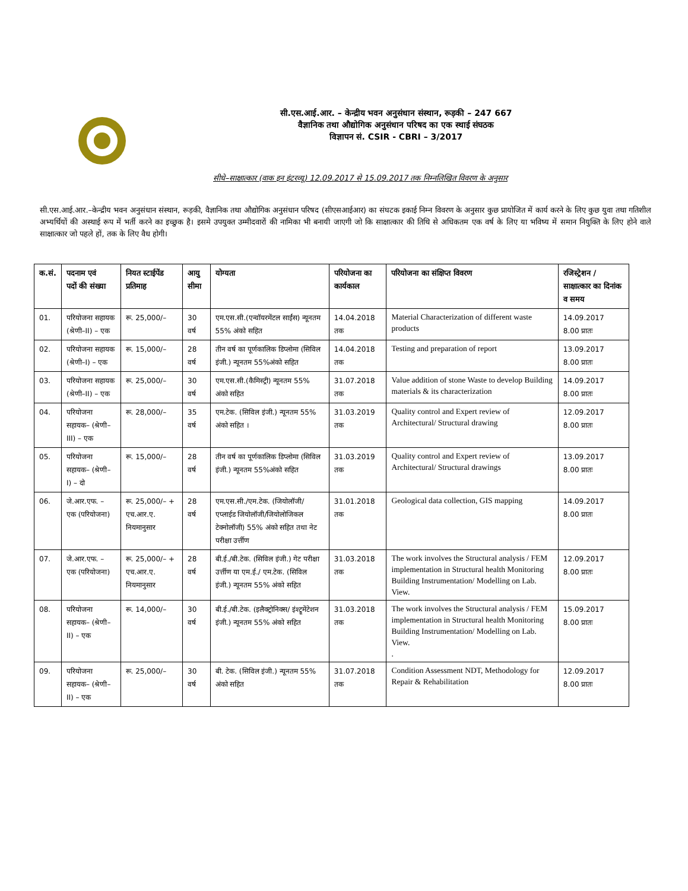सी.एस.आई.आर. – केन्द्रीय भवन अनुसंधान संस्थान, रूड़की – 247 667
वैज्ञानिक तथा औद्योगिक अनुसंधान परिषद का एक स्थाई संघठक
विज्ञापन सं. CSIR - CBRI – 3/2017
सीधे–साक्षात्कार (वाक इन इंटरव्यू) 12.09.2017 से 15.09.2017 तक निम्नलिखित विवरण के अनुसार
सी.एस.आई.आर.–केन्द्रीय भवन अनुसंधान संस्थान, रूड़की, वैज्ञानिक तथा औद्योगिक अनुसंधान परिषद (सीएसआईआर) का संघटक इकाई निम्न विवरण के अनुसार कुछ प्रायोजित में कार्य करने के लिए कुछ युवा तथा गतिशील अभ्यर्थियों की अस्थाई रूप में भर्ती करने का इच्छुक है। इसमे उपयुक्त उम्मीदवारों की नामिका भी बनायी जाएगी जो कि साक्षात्कार की तिथि से अधिकतम एक वर्ष के लिए या भविष्य में समान नियुक्ति के लिए होने वाले साक्षात्कार जो पहले हों, तक के लिए वैध होगी।
| क.सं. | पदनाम एवं पदों की संख्या | नियत स्टाईपेंड प्रतिमाह | आयु सीमा | योग्यता | परियोजना का कार्यकाल | परियोजना का संक्षिप्त विवरण | रजिस्ट्रेशन / साक्षात्कार का दिनांक व समय |
| --- | --- | --- | --- | --- | --- | --- | --- |
| 01. | परियोजना सहायक (श्रेणी–II) – एक | रू. 25,000/– | 30 वर्ष | एम.एस.सी.(एन्वॉयरमेंटल साईंस) न्यूनतम 55% अंको सहित | 14.04.2018 तक | Material Characterization of different waste products | 14.09.2017 8.00 प्रातः |
| 02. | परियोजना सहायक (श्रेणी–I) – एक | रू. 15,000/– | 28 वर्ष | तीन वर्ष का पूर्णकालिक डिप्लोमा (सिविल इंजी.) न्यूनतम 55%अंको सहित | 14.04.2018 तक | Testing and preparation of report | 13.09.2017 8.00 प्रातः |
| 03. | परियोजना सहायक (श्रेणी–II) – एक | रू. 25,000/– | 30 वर्ष | एम.एस.सी.(कैमिस्ट्री) न्यूनतम 55% अंको सहित | 31.07.2018 तक | Value addition of stone Waste to develop Building materials & its characterization | 14.09.2017 8.00 प्रातः |
| 04. | परियोजना सहायक– (श्रेणी–III) – एक | रू. 28,000/– | 35 वर्ष | एम.टेक. (सिविल इंजी.) न्यूनतम 55% अंको सहित । | 31.03.2019 तक | Quality control and Expert review of Architectural/ Structural drawing | 12.09.2017 8.00 प्रातः |
| 05. | परियोजना सहायक– (श्रेणी–I) – दो | रू. 15,000/– | 28 वर्ष | तीन वर्ष का पूर्णकालिक डिप्लोमा (सिविल इंजी.) न्यूनतम 55%अंको सहित | 31.03.2019 तक | Quality control and Expert review of Architectural/ Structural drawings | 13.09.2017 8.00 प्रातः |
| 06. | जे.आर.एफ. – एक (परियोजना) | रू. 25,000/– + एच.आर.ए. नियमानुसार | 28 वर्ष | एम.एस.सी./एम.टेक. (जियोलॉजी/एप्लाईड जियोलॉजी/जियोलोजिकल टेक्नोलॉजी) 55% अंको सहित तथा नेट परीक्षा उर्त्तीण | 31.01.2018 तक | Geological data collection, GIS mapping | 14.09.2017 8.00 प्रातः |
| 07. | जे.आर.एफ. – एक (परियोजना) | रू. 25,000/– + एच.आर.ए. नियमानुसार | 28 वर्ष | बी.ई./बी.टेक. (सिविल इंजी.) गेट परीक्षा उर्त्तीण या एम.ई./ एम.टेक. (सिविल इंजी.) न्यूनतम 55% अंको सहित | 31.03.2018 तक | The work involves the Structural analysis / FEM implementation in Structural health Monitoring Building Instrumentation/ Modelling on Lab. View. | 12.09.2017 8.00 प्रातः |
| 08. | परियोजना सहायक– (श्रेणी–II) – एक | रू. 14,000/– | 30 वर्ष | बी.ई./बी.टेक. (इलैक्ट्रोनिक्स/ इंश्ट्रूमेंटेशन इंजी.) न्यूनतम 55% अंको सहित | 31.03.2018 तक | The work involves the Structural analysis / FEM implementation in Structural health Monitoring Building Instrumentation/ Modelling on Lab. View. . | 15.09.2017 8.00 प्रातः |
| 09. | परियोजना सहायक– (श्रेणी–II) – एक | रू. 25,000/– | 30 वर्ष | बी. टेक. (सिविल इंजी.) न्यूनतम 55% अंको सहित | 31.07.2018 तक | Condition Assessment NDT, Methodology for Repair & Rehabilitation | 12.09.2017 8.00 प्रातः |